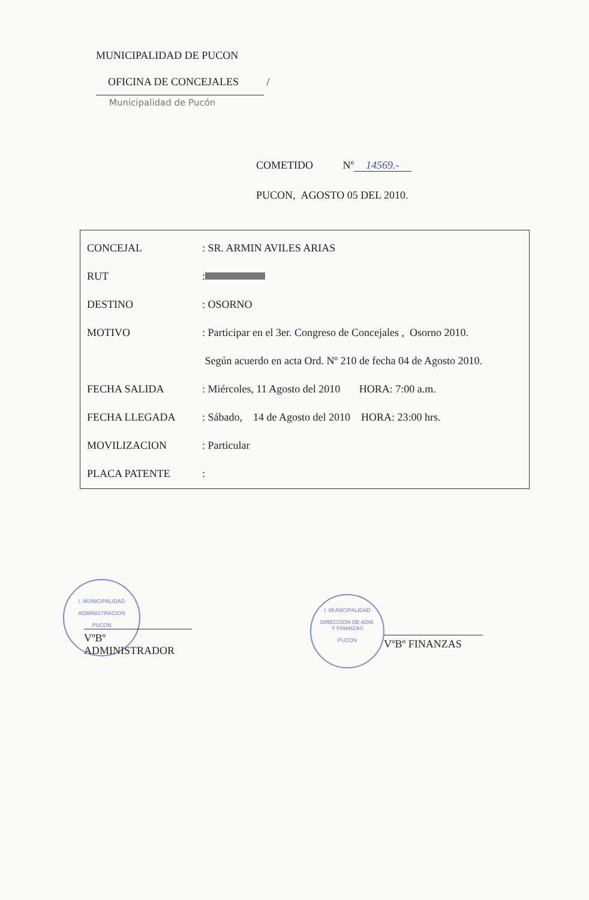MUNICIPALIDAD DE PUCON
OFICINA DE CONCEJALES /
Municipalidad de Pucón
COMETIDO Nº 14569.-
PUCON, AGOSTO 05 DEL 2010.
| CONCEJAL | : SR. ARMIN AVILES ARIAS |
| RUT | : |
| DESTINO | : OSORNO |
| MOTIVO | : Participar en el 3er. Congreso de Concejales , Osorno 2010. |
| | Según acuerdo en acta Ord. Nº 210 de fecha 04 de Agosto 2010. |
| FECHA SALIDA | : Miércoles, 11 Agosto del 2010 HORA: 7:00 a.m. |
| FECHA LLEGADA | : Sábado, 14 de Agosto del 2010 HORA: 23:00 hrs. |
| MOVILIZACION | : Particular |
| PLACA PATENTE | : |
I. MUNICIPALIDAD
ADMINISTRACION
PUCON
VºBº ADMINISTRADOR
I. MUNICIPALIDAD
DIRECCION DE ADM.
Y FINANZAS
PUCON
VºBº FINANZAS